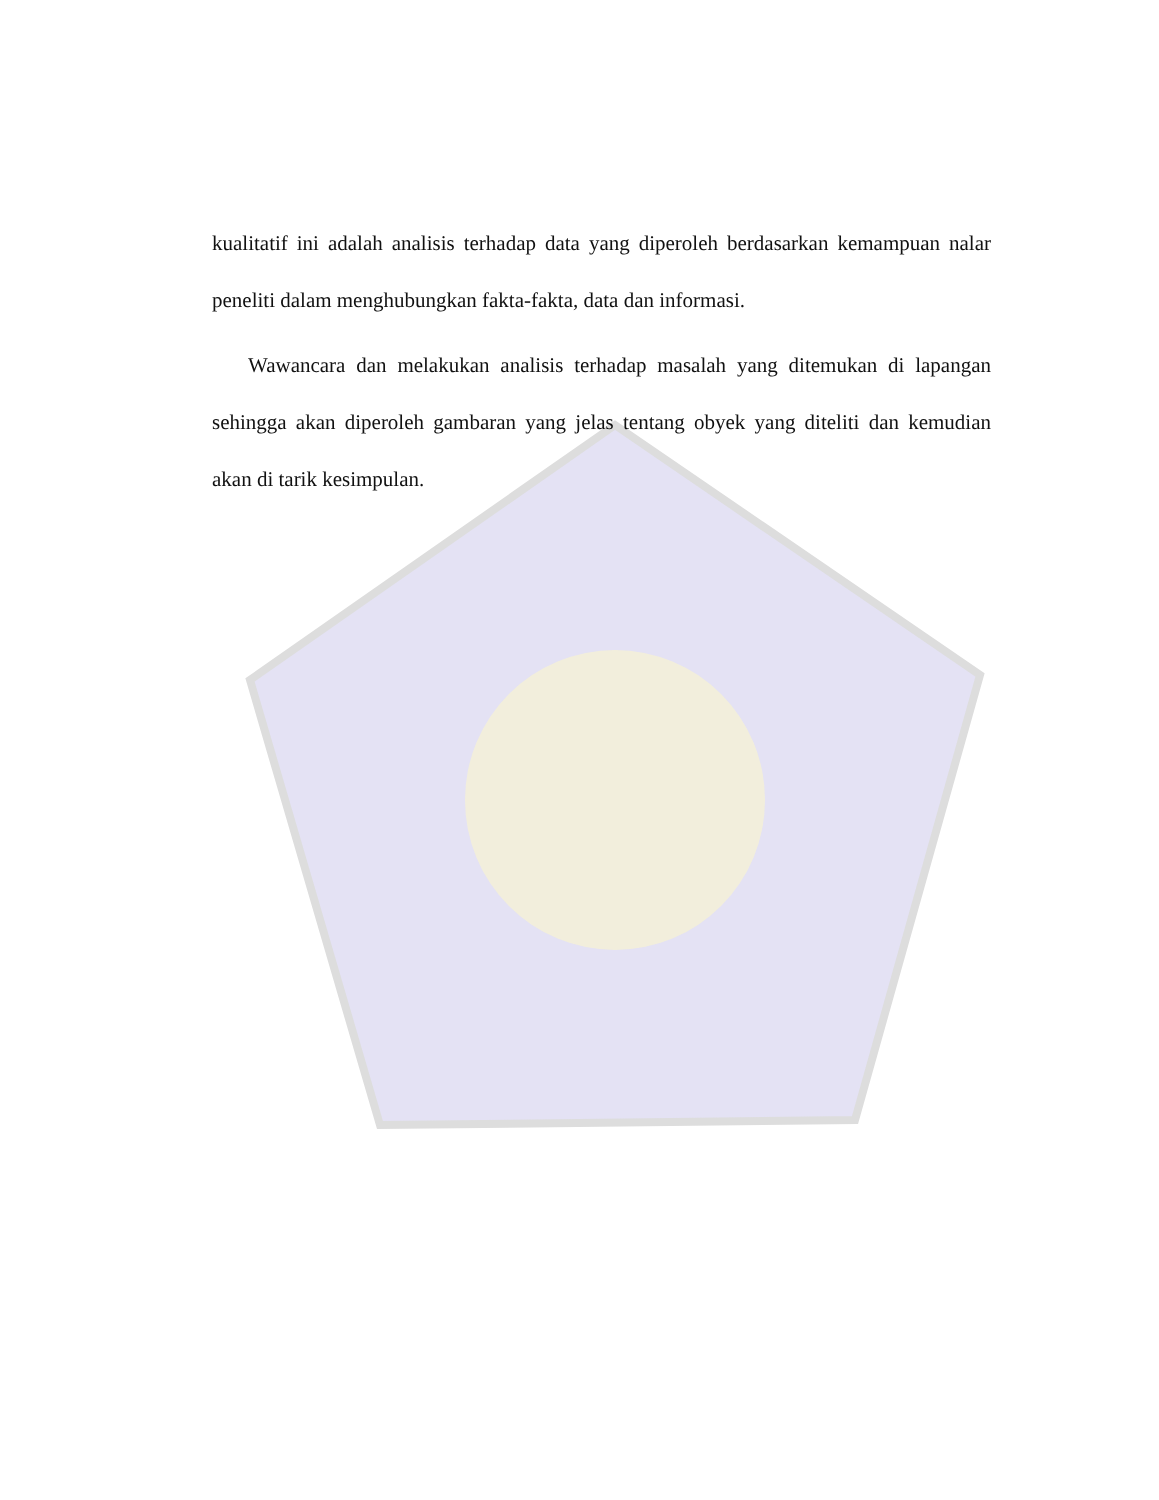kualitatif ini adalah analisis terhadap data yang diperoleh berdasarkan kemampuan nalar peneliti dalam menghubungkan fakta-fakta, data dan informasi.
Wawancara dan melakukan analisis terhadap masalah yang ditemukan di lapangan sehingga akan diperoleh gambaran yang jelas tentang obyek yang diteliti dan kemudian akan di tarik kesimpulan.